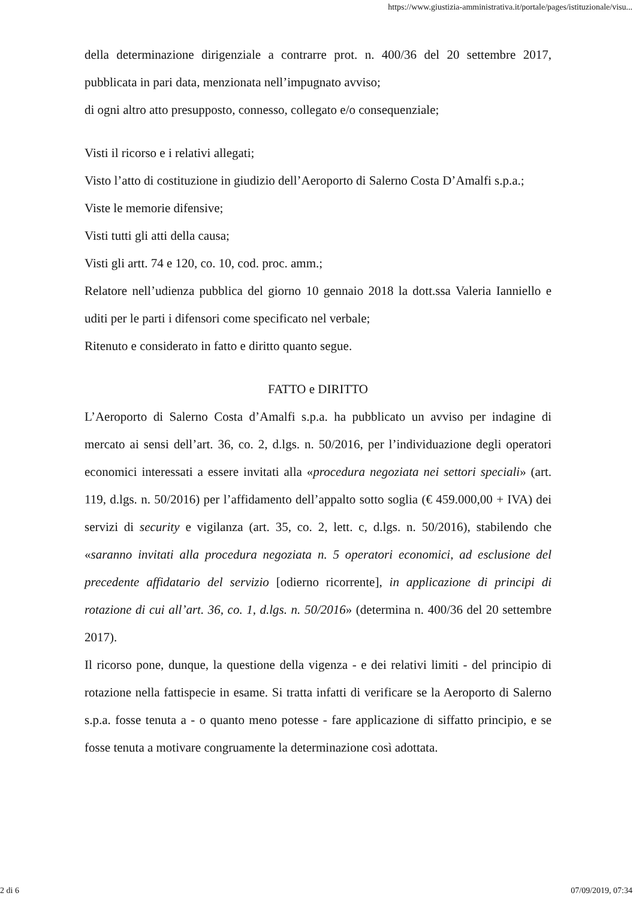https://www.giustizia-amministrativa.it/portale/pages/istituzionale/visu...
della determinazione dirigenziale a contrarre prot. n. 400/36 del 20 settembre 2017, pubblicata in pari data, menzionata nell’impugnato avviso;
di ogni altro atto presupposto, connesso, collegato e/o consequenziale;
Visti il ricorso e i relativi allegati;
Visto l’atto di costituzione in giudizio dell’Aeroporto di Salerno Costa D’Amalfi s.p.a.;
Viste le memorie difensive;
Visti tutti gli atti della causa;
Visti gli artt. 74 e 120, co. 10, cod. proc. amm.;
Relatore nell’udienza pubblica del giorno 10 gennaio 2018 la dott.ssa Valeria Ianniello e uditi per le parti i difensori come specificato nel verbale;
Ritenuto e considerato in fatto e diritto quanto segue.
FATTO e DIRITTO
L’Aeroporto di Salerno Costa d’Amalfi s.p.a. ha pubblicato un avviso per indagine di mercato ai sensi dell’art. 36, co. 2, d.lgs. n. 50/2016, per l’individuazione degli operatori economici interessati a essere invitati alla «procedura negoziata nei settori speciali» (art. 119, d.lgs. n. 50/2016) per l’affidamento dell’appalto sotto soglia (€ 459.000,00 + IVA) dei servizi di security e vigilanza (art. 35, co. 2, lett. c, d.lgs. n. 50/2016), stabilendo che «saranno invitati alla procedura negoziata n. 5 operatori economici, ad esclusione del precedente affidatario del servizio [odierno ricorrente], in applicazione di principi di rotazione di cui all’art. 36, co. 1, d.lgs. n. 50/2016» (determina n. 400/36 del 20 settembre 2017).
Il ricorso pone, dunque, la questione della vigenza - e dei relativi limiti - del principio di rotazione nella fattispecie in esame. Si tratta infatti di verificare se la Aeroporto di Salerno s.p.a. fosse tenuta a - o quanto meno potesse - fare applicazione di siffatto principio, e se fosse tenuta a motivare congruamente la determinazione così adottata.
2 di 6 07/09/2019, 07:34